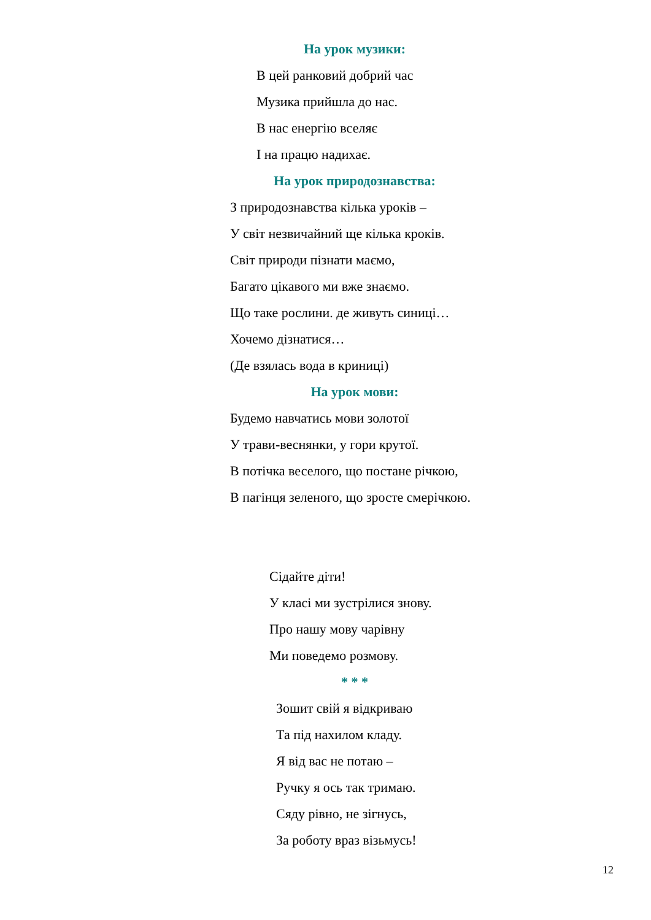На урок музики:
В цей ранковий добрий час
Музика прийшла до нас.
В нас енергію вселяє
І на працю надихає.
На урок природознавства:
З природознавства кілька уроків –
У світ незвичайний ще кілька кроків.
Світ природи пізнати маємо,
Багато цікавого ми вже знаємо.
Що таке рослини. де живуть синиці…
Хочемо дізнатися…
(Де взялась вода в криниці)
На урок мови:
Будемо навчатись мови золотої
У трави-веснянки, у гори крутої.
В потічка веселого, що постане річкою,
В пагінця зеленого, що зросте смерічкою.
Сідайте діти!
У класі ми зустрілися знову.
Про нашу мову чарівну
Ми поведемо розмову.
* * *
Зошит свій я відкриваю
Та під нахилом кладу.
Я від вас не потаю –
Ручку я ось так тримаю.
Сяду рівно, не зігнусь,
За роботу враз візьмусь!
12